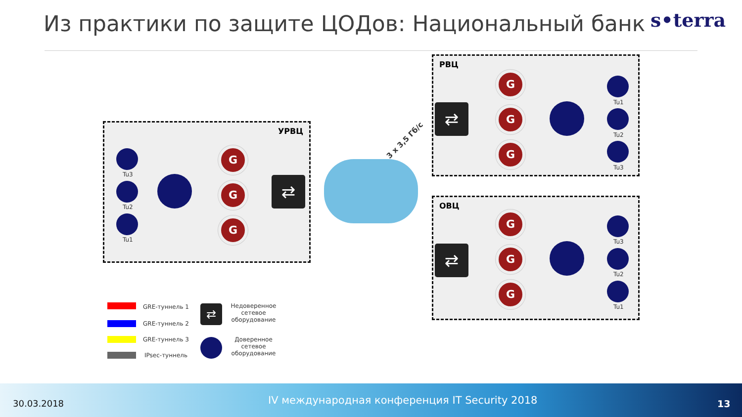Из практики по защите ЦОДов: Национальный банк
s•terra
УРВЦ
РВЦ
ОВЦ
Tu3
Tu2
Tu1
G
G
G
⇄
3 x 3,5 Гб/с
⇄
G
G
G
Tu1
Tu2
Tu3
⇄
G
G
G
Tu3
Tu2
Tu1
GRE-туннель 1
GRE-туннель 2
GRE-туннель 3
IPsec-туннель
⇄
Недоверенное
сетевое
оборудование
Доверенное
сетевое
оборудование
30.03.2018 IV международная конференция IT Security 2018 13